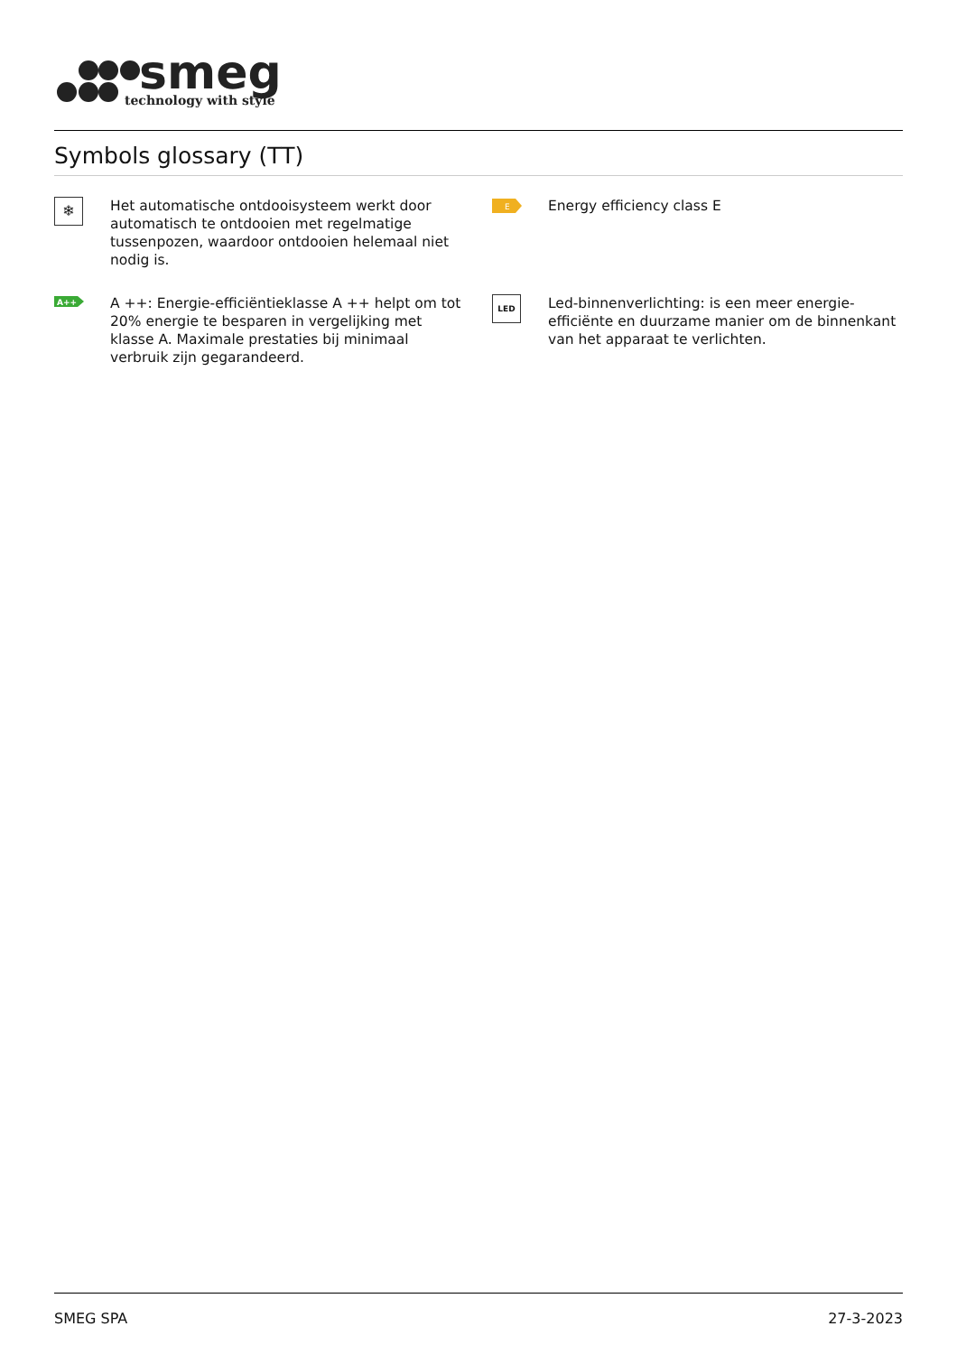smeg
technology with style
Symbols glossary (TT)
❄
Het automatische ontdooisysteem werkt door automatisch te ontdooien met regelmatige tussenpozen, waardoor ontdooien helemaal niet nodig is.
E
Energy efficiency class E
A++
A ++: Energie-efficiëntieklasse A ++ helpt om tot 20% energie te besparen in vergelijking met klasse A. Maximale prestaties bij minimaal verbruik zijn gegarandeerd.
LED
Led-binnenverlichting: is een meer energie-efficiënte en duurzame manier om de binnenkant van het apparaat te verlichten.
SMEG SPA 27-3-2023